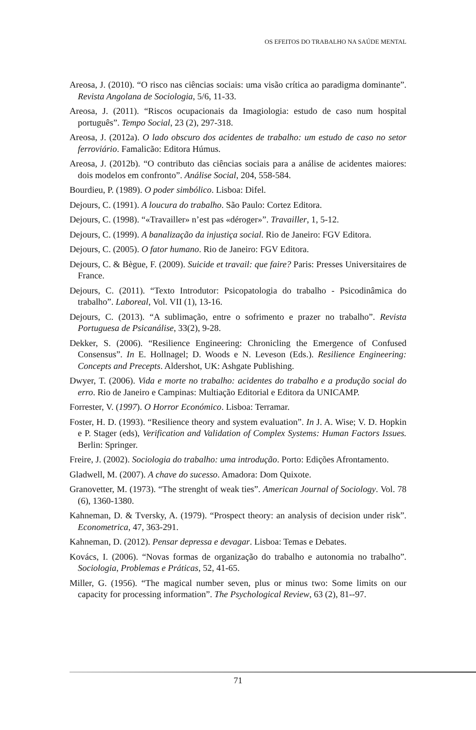OS EFEITOS DO TRABALHO NA SAÚDE MENTAL
Areosa, J. (2010). “O risco nas ciências sociais: uma visão crítica ao paradigma dominante”. Revista Angolana de Sociologia, 5/6, 11-33.
Areosa, J. (2011). “Riscos ocupacionais da Imagiologia: estudo de caso num hospital português”. Tempo Social, 23 (2), 297-318.
Areosa, J. (2012a). O lado obscuro dos acidentes de trabalho: um estudo de caso no setor ferroviário. Famalicão: Editora Húmus.
Areosa, J. (2012b). “O contributo das ciências sociais para a análise de acidentes maiores: dois modelos em confronto”. Análise Social, 204, 558-584.
Bourdieu, P. (1989). O poder simbólico. Lisboa: Difel.
Dejours, C. (1991). A loucura do trabalho. São Paulo: Cortez Editora.
Dejours, C. (1998). “«Travailler» n’est pas «déroger»”. Travailler, 1, 5-12.
Dejours, C. (1999). A banalização da injustiça social. Rio de Janeiro: FGV Editora.
Dejours, C. (2005). O fator humano. Rio de Janeiro: FGV Editora.
Dejours, C. & Bègue, F. (2009). Suicide et travail: que faire? Paris: Presses Universitaires de France.
Dejours, C. (2011). “Texto Introdutor: Psicopatologia do trabalho - Psicodinâmica do trabalho”. Laboreal, Vol. VII (1), 13-16.
Dejours, C. (2013). “A sublimação, entre o sofrimento e prazer no trabalho”. Revista Portuguesa de Psicanálise, 33(2), 9-28.
Dekker, S. (2006). “Resilience Engineering: Chronicling the Emergence of Confused Consensus”. In E. Hollnagel; D. Woods e N. Leveson (Eds.). Resilience Engineering: Concepts and Precepts. Aldershot, UK: Ashgate Publishing.
Dwyer, T. (2006). Vida e morte no trabalho: acidentes do trabalho e a produção social do erro. Rio de Janeiro e Campinas: Multiação Editorial e Editora da UNICAMP.
Forrester, V. (1997). O Horror Económico. Lisboa: Terramar.
Foster, H. D. (1993). “Resilience theory and system evaluation”. In J. A. Wise; V. D. Hopkin e P. Stager (eds), Verification and Validation of Complex Systems: Human Factors Issues. Berlin: Springer.
Freire, J. (2002). Sociologia do trabalho: uma introdução. Porto: Edições Afrontamento.
Gladwell, M. (2007). A chave do sucesso. Amadora: Dom Quixote.
Granovetter, M. (1973). “The strenght of weak ties”. American Journal of Sociology. Vol. 78 (6), 1360-1380.
Kahneman, D. & Tversky, A. (1979). “Prospect theory: an analysis of decision under risk”. Econometrica, 47, 363-291.
Kahneman, D. (2012). Pensar depressa e devagar. Lisboa: Temas e Debates.
Kovács, I. (2006). “Novas formas de organização do trabalho e autonomia no trabalho”. Sociologia, Problemas e Práticas, 52, 41-65.
Miller, G. (1956). “The magical number seven, plus or minus two: Some limits on our capacity for processing information”. The Psychological Review, 63 (2), 81--97.
71